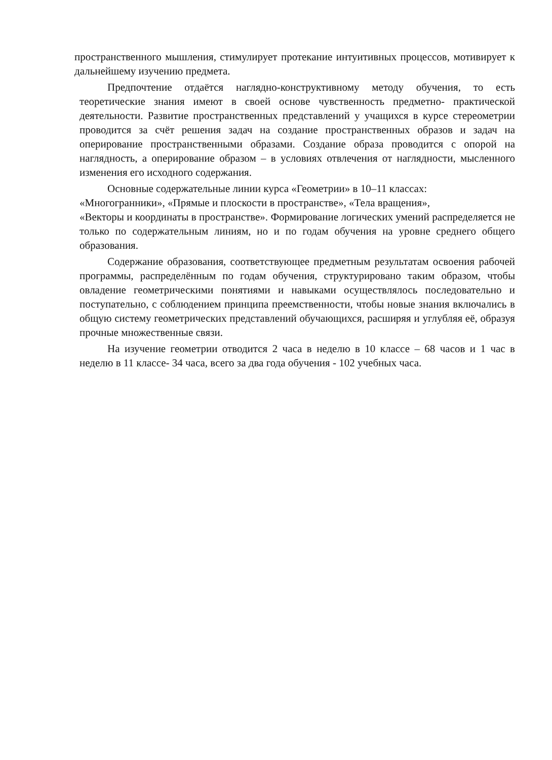пространственного мышления, стимулирует протекание интуитивных процессов, мотивирует к дальнейшему изучению предмета.
Предпочтение отдаётся наглядно-конструктивному методу обучения, то есть теоретические знания имеют в своей основе чувственность предметно- практической деятельности. Развитие пространственных представлений у учащихся в курсе стереометрии проводится за счёт решения задач на создание пространственных образов и задач на оперирование пространственными образами. Создание образа проводится с опорой на наглядность, а оперирование образом – в условиях отвлечения от наглядности, мысленного изменения его исходного содержания.
Основные содержательные линии курса «Геометрии» в 10–11 классах:
«Многогранники», «Прямые и плоскости в пространстве», «Тела вращения»,
«Векторы и координаты в пространстве». Формирование логических умений распределяется не только по содержательным линиям, но и по годам обучения на уровне среднего общего образования.
Содержание образования, соответствующее предметным результатам освоения рабочей программы, распределённым по годам обучения, структурировано таким образом, чтобы овладение геометрическими понятиями и навыками осуществлялось последовательно и поступательно, с соблюдением принципа преемственности, чтобы новые знания включались в общую систему геометрических представлений обучающихся, расширяя и углубляя её, образуя прочные множественные связи.
На изучение геометрии отводится 2 часа в неделю в 10 классе – 68 часов и 1 час в неделю в 11 классе- 34 часа, всего за два года обучения - 102 учебных часа.